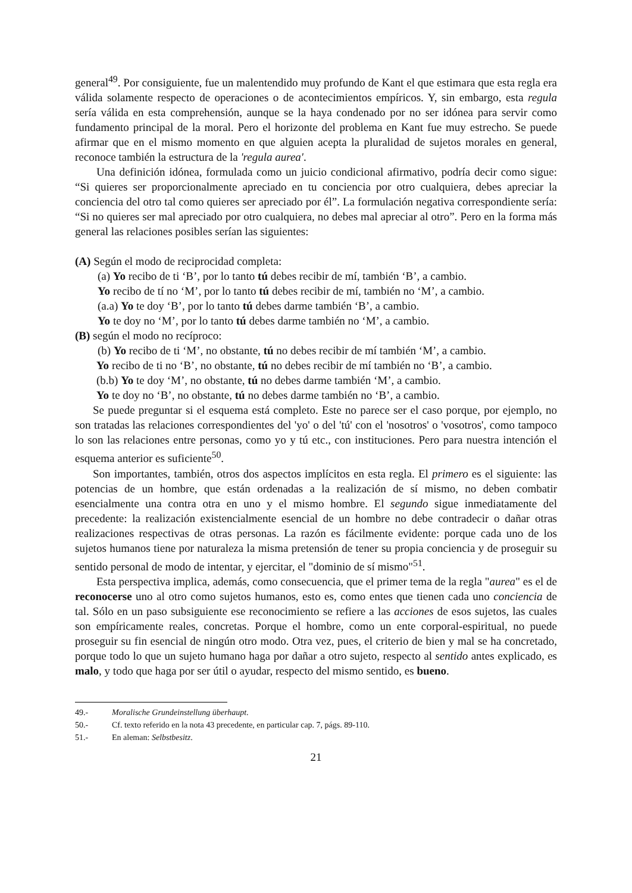general<sup>49</sup>. Por consiguiente, fue un malentendido muy profundo de Kant el que estimara que esta regla era válida solamente respecto de operaciones o de acontecimientos empíricos. Y, sin embargo, esta regula sería válida en esta comprehensión, aunque se la haya condenado por no ser idónea para servir como fundamento principal de la moral. Pero el horizonte del problema en Kant fue muy estrecho. Se puede afirmar que en el mismo momento en que alguien acepta la pluralidad de sujetos morales en general, reconoce también la estructura de la 'regula aurea'.
Una definición idónea, formulada como un juicio condicional afirmativo, podría decir como sigue: “Si quieres ser proporcionalmente apreciado en tu conciencia por otro cualquiera, debes apreciar la conciencia del otro tal como quieres ser apreciado por él”. La formulación negativa correspondiente sería: “Si no quieres ser mal apreciado por otro cualquiera, no debes mal apreciar al otro”. Pero en la forma más general las relaciones posibles serían las siguientes:
(A) Según el modo de reciprocidad completa:
(a) Yo recibo de ti ‘B’, por lo tanto tú debes recibir de mí, también ‘B’, a cambio.
Yo recibo de tí no ‘M’, por lo tanto tú debes recibir de mí, también no ‘M’, a cambio.
(a.a) Yo te doy ‘B’, por lo tanto tú debes darme también ‘B’, a cambio.
Yo te doy no ‘M’, por lo tanto tú debes darme también no ‘M’, a cambio.
(B) según el modo no recíproco:
(b) Yo recibo de ti ‘M’, no obstante, tú no debes recibir de mí también ‘M’, a cambio.
Yo recibo de ti no ‘B’, no obstante, tú no debes recibir de mí también no ‘B’, a cambio.
(b.b) Yo te doy ‘M’, no obstante, tú no debes darme también ‘M’, a cambio.
Yo te doy no ‘B’, no obstante, tú no debes darme también no ‘B’, a cambio.
Se puede preguntar si el esquema está completo. Este no parece ser el caso porque, por ejemplo, no son tratadas las relaciones correspondientes del 'yo' o del 'tú' con el 'nosotros' o 'vosotros', como tampoco lo son las relaciones entre personas, como yo y tú etc., con instituciones. Pero para nuestra intención el esquema anterior es suficiente<sup>50</sup>.
Son importantes, también, otros dos aspectos implícitos en esta regla. El primero es el siguiente: las potencias de un hombre, que están ordenadas a la realización de sí mismo, no deben combatir esencialmente una contra otra en uno y el mismo hombre. El segundo sigue inmediatamente del precedente: la realización existencialmente esencial de un hombre no debe contradecir o dañar otras realizaciones respectivas de otras personas. La razón es fácilmente evidente: porque cada uno de los sujetos humanos tiene por naturaleza la misma pretensión de tener su propia conciencia y de proseguir su sentido personal de modo de intentar, y ejercitar, el "dominio de sí mismo"<sup>51</sup>.
Esta perspectiva implica, además, como consecuencia, que el primer tema de la regla "aurea" es el de reconocerse uno al otro como sujetos humanos, esto es, como entes que tienen cada uno conciencia de tal. Sólo en un paso subsiguiente ese reconocimiento se refiere a las acciones de esos sujetos, las cuales son empíricamente reales, concretas. Porque el hombre, como un ente corporal-espiritual, no puede proseguir su fin esencial de ningún otro modo. Otra vez, pues, el criterio de bien y mal se ha concretado, porque todo lo que un sujeto humano haga por dañar a otro sujeto, respecto al sentido antes explicado, es malo, y todo que haga por ser útil o ayudar, respecto del mismo sentido, es bueno.
49.- Moralische Grundeinstellung überhaupt.
50.- Cf. texto referido en la nota 43 precedente, en particular cap. 7, págs. 89-110.
51.- En aleman: Selbstbesitz.
21